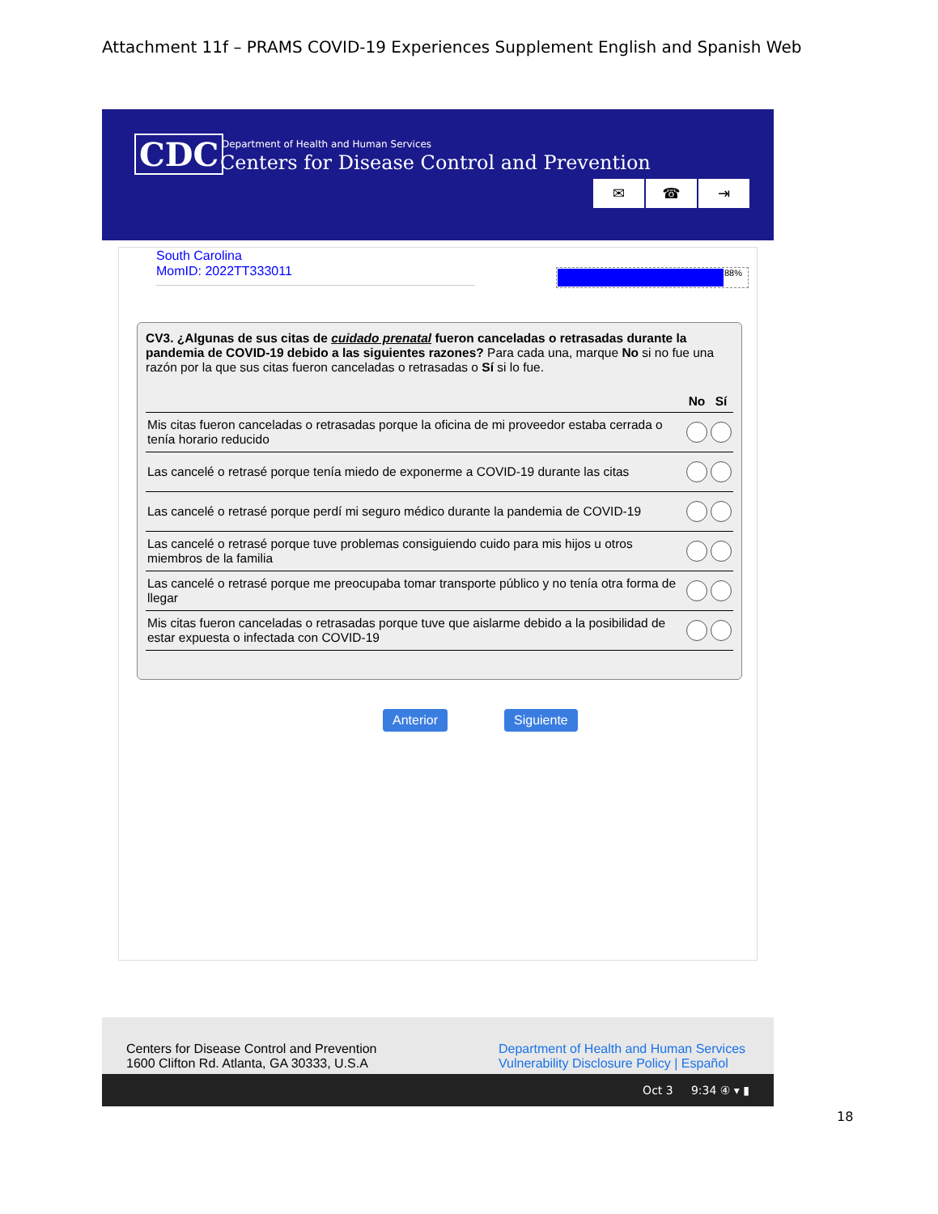Attachment 11f – PRAMS COVID-19 Experiences Supplement English and Spanish Web
CDC
Department of Health and Human Services
Centers for Disease Control and Prevention
✉ ☎ ⇥
South Carolina
MomID: 2022TT333011
88%
CV3. ¿Algunas de sus citas de cuidado prenatal fueron canceladas o retrasadas durante la pandemia de COVID-19 debido a las siguientes razones? Para cada una, marque No si no fue una razón por la que sus citas fueron canceladas o retrasadas o Sí si lo fue.
| | No | Sí |
| --- | --- | --- |
| Mis citas fueron canceladas o retrasadas porque la oficina de mi proveedor estaba cerrada o tenía horario reducido | | |
| Las cancelé o retrasé porque tenía miedo de exponerme a COVID-19 durante las citas | | |
| Las cancelé o retrasé porque perdí mi seguro médico durante la pandemia de COVID-19 | | |
| Las cancelé o retrasé porque tuve problemas consiguiendo cuido para mis hijos u otros miembros de la familia | | |
| Las cancelé o retrasé porque me preocupaba tomar transporte público y no tenía otra forma de llegar | | |
| Mis citas fueron canceladas o retrasadas porque tuve que aislarme debido a la posibilidad de estar expuesta o infectada con COVID-19 | | |
Anterior Siguiente
Centers for Disease Control and Prevention
1600 Clifton Rd. Atlanta, GA 30333, U.S.A
Department of Health and Human Services
Vulnerability Disclosure Policy | Español
Oct 3 9:34 ④ ▾ ▮
18